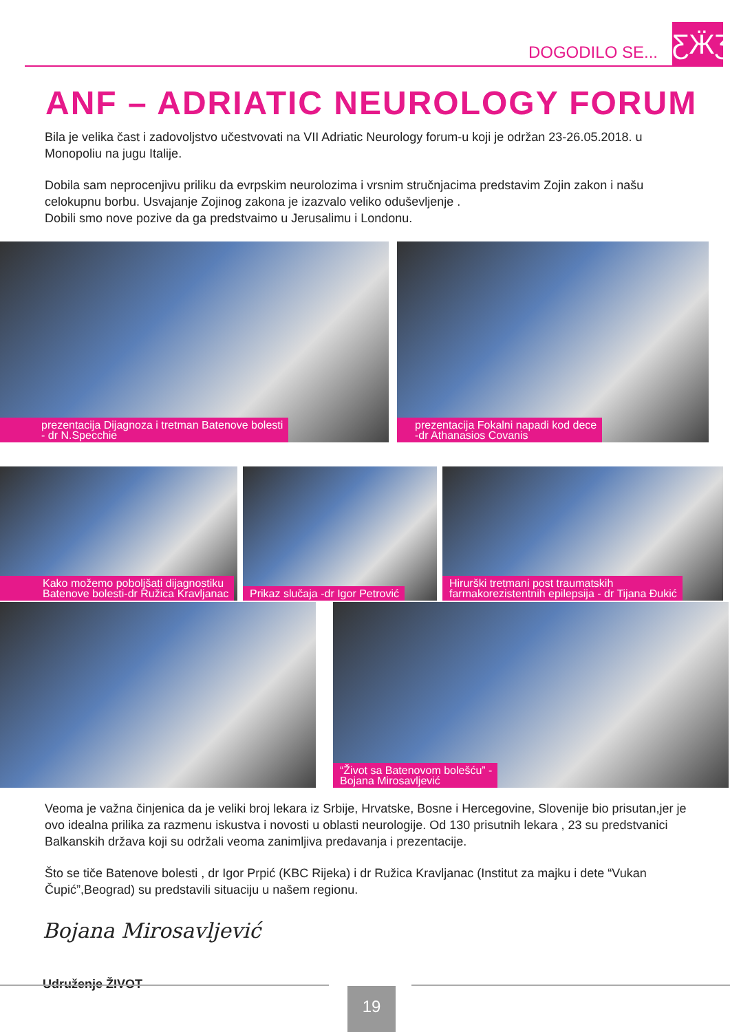DOGODILO SE... ƸӜƷ
ANF – ADRIATIC NEUROLOGY FORUM
Bila je velika čast i zadovoljstvo učestvovati na VII Adriatic Neurology forum-u koji je održan 23-26.05.2018. u Monopoliu na jugu Italije.
Dobila sam neprocenjivu priliku da evrpskim neurolozima i vrsnim stručnjacima predstavim Zojin zakon i našu celokupnu borbu. Usvajanje Zojinog zakona je izazvalo veliko oduševljenje .
Dobili smo nove pozive da ga predstvaimo u Jerusalimu i Londonu.
prezentacija Dijagnoza i tretman Batenove bolesti
- dr N.Specchie
prezentacija Fokalni napadi kod dece
-dr Athanasios Covanis
Kako možemo poboljšati dijagnostiku
Batenove bolesti-dr Ružica Kravljanac
Prikaz slučaja -dr Igor Petrović
Hirurški tretmani post traumatskih
farmakorezistentnih epilepsija - dr Tijana Đukić
“Život sa Batenovom bolešću” -
Bojana Mirosavljević
Veoma je važna činjenica da je veliki broj lekara iz Srbije, Hrvatske, Bosne i Hercegovine, Slovenije bio prisutan,jer je ovo idealna prilika za razmenu iskustva i novosti u oblasti neurologije. Od 130 prisutnih lekara , 23 su predstvanici Balkanskih država koji su održali veoma zanimljiva predavanja i prezentacije.
Što se tiče Batenove bolesti , dr Igor Prpić (KBC Rijeka) i dr Ružica Kravljanac (Institut za majku i dete “Vukan Čupić”,Beograd) su predstavili situaciju u našem regionu.
Bojana Mirosavljević
Udruženje ŽIVOT
19